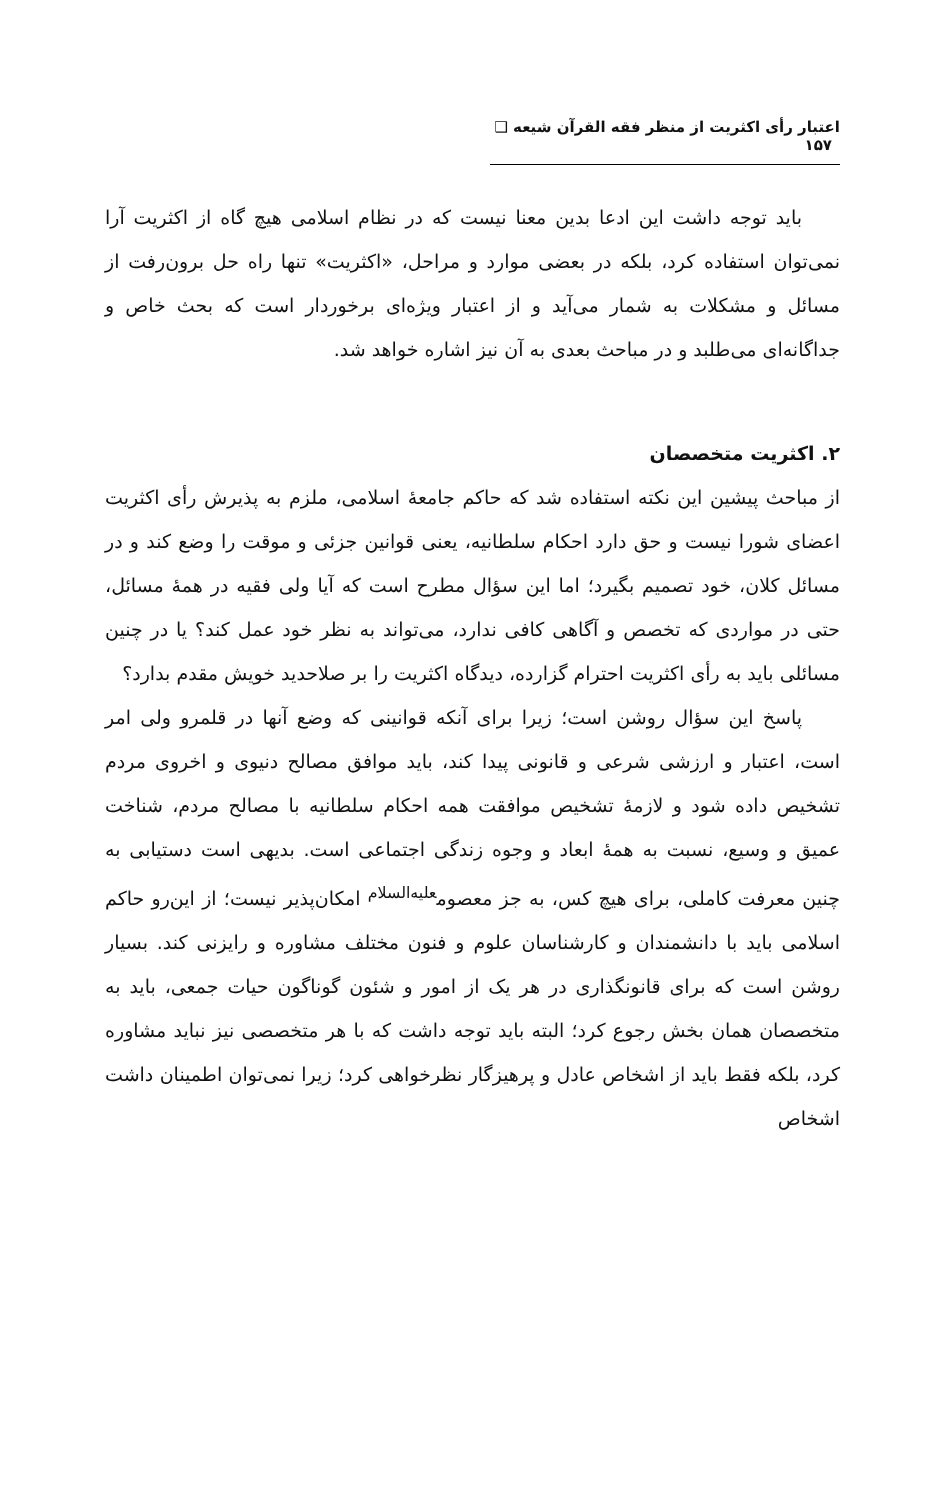اعتبار رأی اکثریت از منظر فقه القرآن شیعه ❑ ۱۵۷
باید توجه داشت این ادعا بدین معنا نیست که در نظام اسلامی هیچ گاه از اکثریت آرا نمی‌توان استفاده کرد، بلکه در بعضی موارد و مراحل، «اکثریت» تنها راه حل برون‌رفت از مسائل و مشکلات به شمار می‌آید و از اعتبار ویژه‌ای برخوردار است که بحث خاص و جداگانه‌ای می‌طلبد و در مباحث بعدی به آن نیز اشاره خواهد شد.
۲. اکثریت متخصصان
از مباحث پیشین این نکته استفاده شد که حاکم جامعهٔ اسلامی، ملزم به پذیرش رأی اکثریت اعضای شورا نیست و حق دارد احکام سلطانیه، یعنی قوانین جزئی و موقت را وضع کند و در مسائل کلان، خود تصمیم بگیرد؛ اما این سؤال مطرح است که آیا ولی فقیه در همهٔ مسائل، حتی در مواردی که تخصص و آگاهی کافی ندارد، می‌تواند به نظر خود عمل کند؟ یا در چنین مسائلی باید به رأی اکثریت احترام گزارده، دیدگاه اکثریت را بر صلاحدید خویش مقدم بدارد؟
پاسخ این سؤال روشن است؛ زیرا برای آنکه قوانینی که وضع آنها در قلمرو ولی امر است، اعتبار و ارزشی شرعی و قانونی پیدا کند، باید موافق مصالح دنیوی و اخروی مردم تشخیص داده شود و لازمهٔ تشخیص موافقت همه احکام سلطانیه با مصالح مردم، شناخت عمیق و وسیع، نسبت به همهٔ ابعاد و وجوه زندگی اجتماعی است. بدیهی است دستیابی به چنین معرفت کاملی، برای هیچ کس، به جز معصوم<sup>علیه‌السلام</sup> امکان‌پذیر نیست؛ از این‌رو حاکم اسلامی باید با دانشمندان و کارشناسان علوم و فنون مختلف مشاوره و رایزنی کند. بسیار روشن است که برای قانونگذاری در هر یک از امور و شئون گوناگون حیات جمعی، باید به متخصصان همان بخش رجوع کرد؛ البته باید توجه داشت که با هر متخصصی نیز نباید مشاوره کرد، بلکه فقط باید از اشخاص عادل و پرهیزگار نظرخواهی کرد؛ زیرا نمی‌توان اطمینان داشت اشخاص